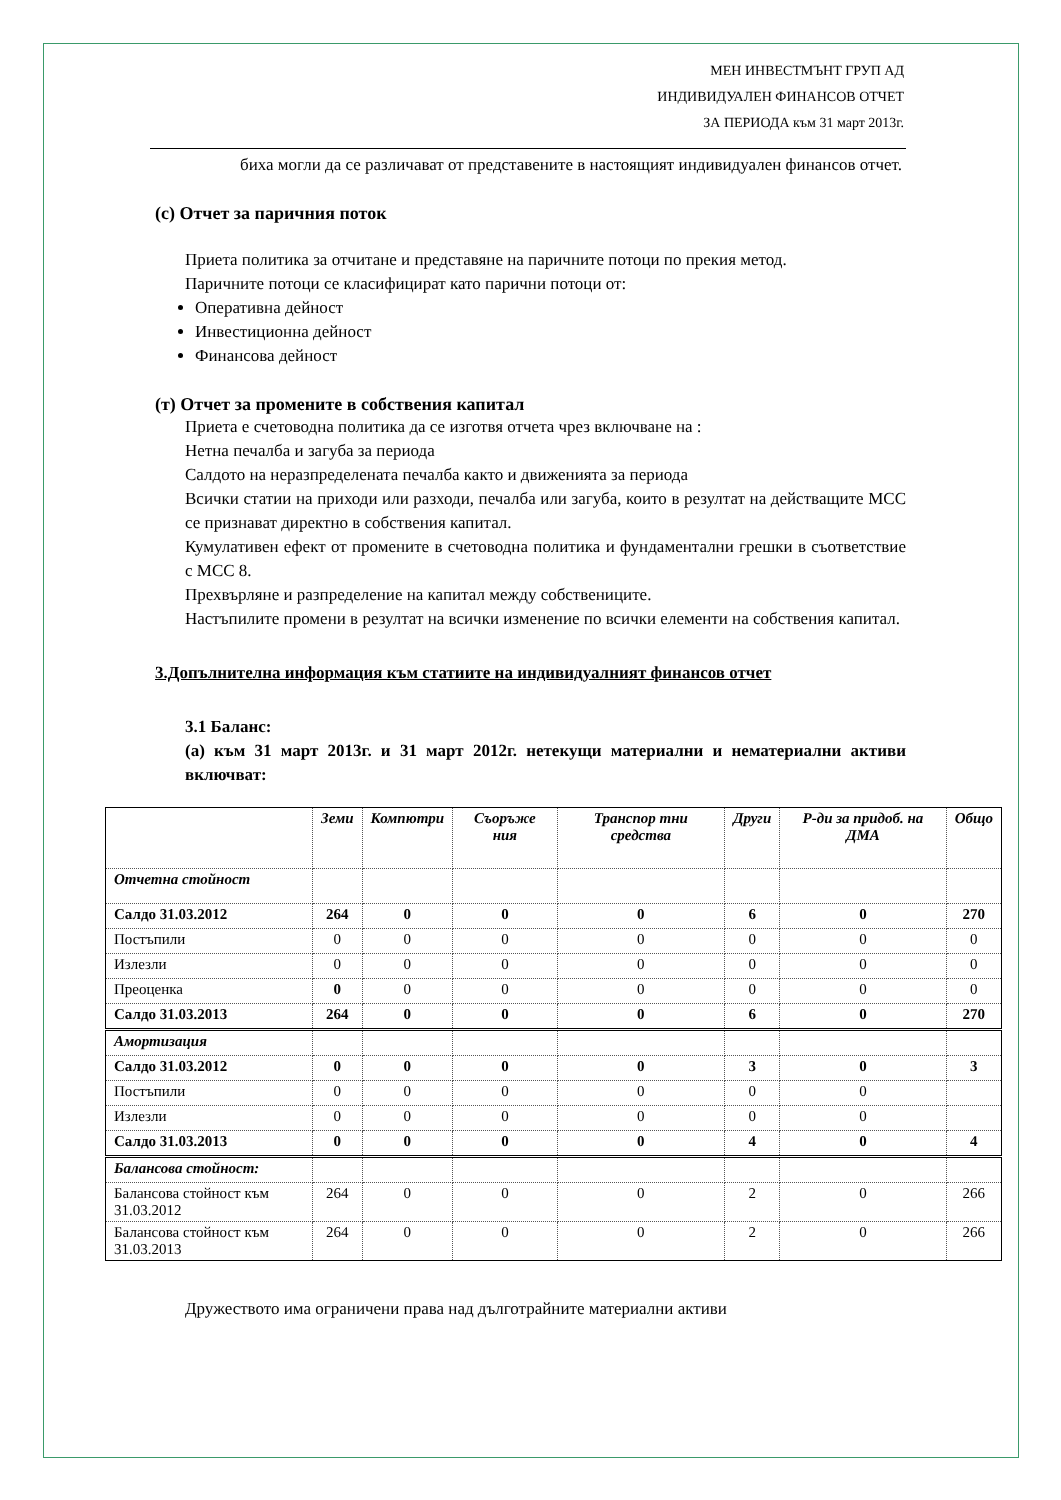МЕН ИНВЕСТМЪНТ ГРУП АД
ИНДИВИДУАЛЕН ФИНАНСОВ ОТЧЕТ
ЗА ПЕРИОДА към 31 март 2013г.
биха могли да се различават от представените в настоящият индивидуален финансов отчет.
(с) Отчет за паричния поток
Приета политика за отчитане и представяне на паричните потоци по прекия метод.
Паричните потоци се класифицират като парични потоци от:
Оперативна дейност
Инвестиционна дейност
Финансова дейност
(т) Отчет за промените в собствения капитал
Приета е счетоводна политика да се изготвя отчета чрез включване на :
Нетна печалба и загуба за периода
Салдото на неразпределената печалба както и движенията за периода
Всички статии на приходи или разходи, печалба или загуба, които в резултат на действащите МСС се признават директно в собствения капитал.
Кумулативен ефект от промените в счетоводна политика и фундаментални грешки в съответствие с МСС 8.
Прехвърляне и разпределение на капитал между собствениците.
Настъпилите промени в резултат на всички изменение по всички елементи на собствения капитал.
3.Допълнителна информация към статиите на индивидуалният финансов отчет
3.1 Баланс:
(а) към 31 март 2013г. и 31 март 2012г. нетекущи материални и нематериални активи включват:
| | Земи | Компютри | Съоръже ния | Транспор тни средства | Други | Р-ди за придоб. на ДМА | Общо |
| --- | --- | --- | --- | --- | --- | --- | --- |
| Отчетна стойност | | | | | | | |
| Салдо 31.03.2012 | 264 | 0 | 0 | 0 | 6 | 0 | 270 |
| Постъпили | 0 | 0 | 0 | 0 | 0 | 0 | 0 |
| Излезли | 0 | 0 | 0 | 0 | 0 | 0 | 0 |
| Преоценка | 0 | 0 | 0 | 0 | 0 | 0 | 0 |
| Салдо 31.03.2013 | 264 | 0 | 0 | 0 | 6 | 0 | 270 |
| Амортизация | | | | | | | |
| Салдо 31.03.2012 | 0 | 0 | 0 | 0 | 3 | 0 | 3 |
| Постъпили | 0 | 0 | 0 | 0 | 0 | 0 | |
| Излезли | 0 | 0 | 0 | 0 | 0 | 0 | |
| Салдо 31.03.2013 | 0 | 0 | 0 | 0 | 4 | 0 | 4 |
| Балансова стойност: | | | | | | | |
| Балансова стойност към 31.03.2012 | 264 | 0 | 0 | 0 | 2 | 0 | 266 |
| Балансова стойност към 31.03.2013 | 264 | 0 | 0 | 0 | 2 | 0 | 266 |
Дружеството има ограничени права над дълготрайните материални активи